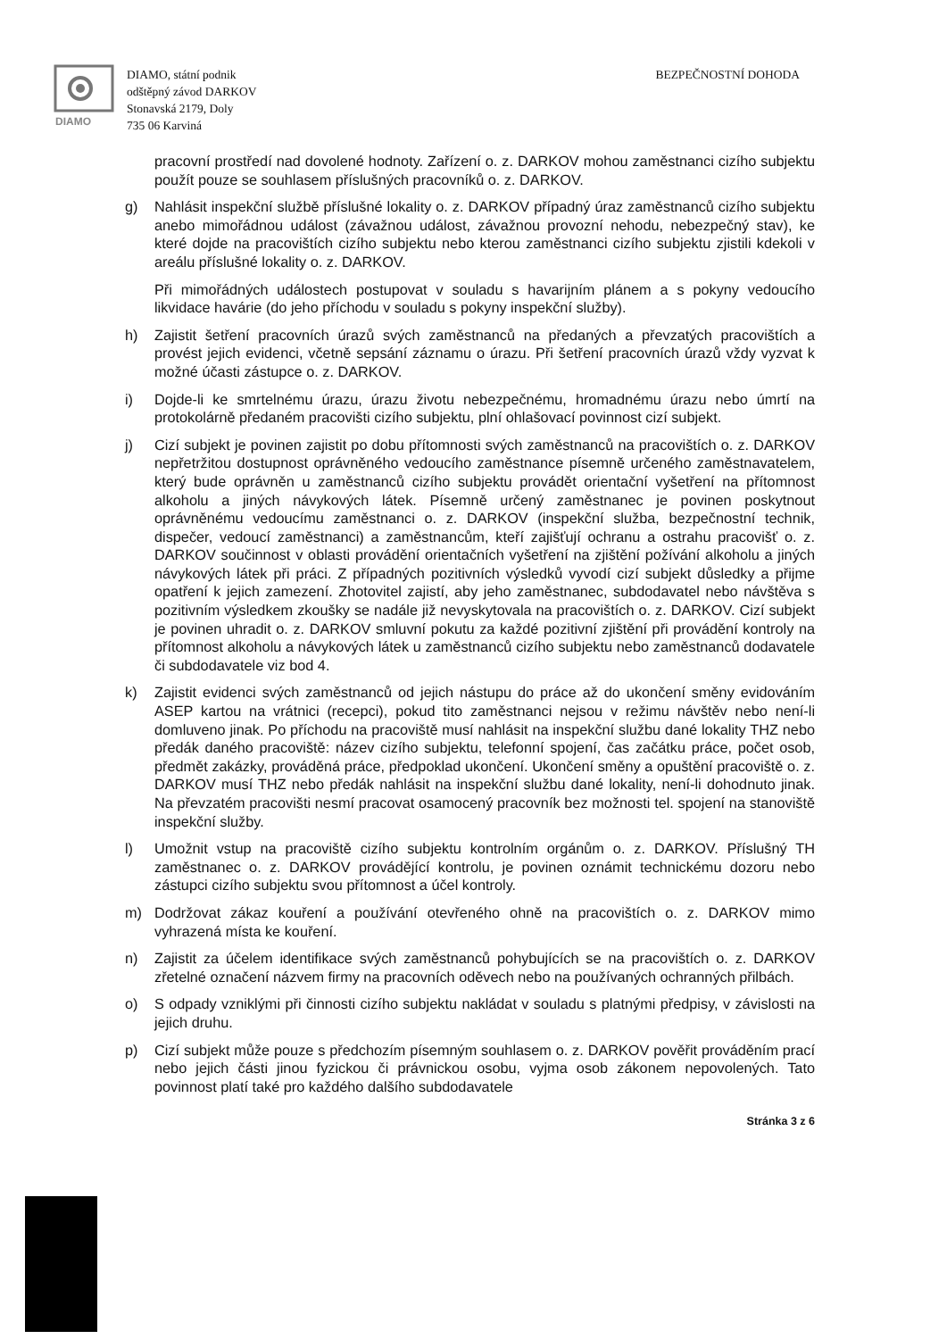DIAMO
DIAMO, státní podnik
odštěpný závod DARKOV
Stonavská 2179, Doly
735 06 Karviná
BEZPEČNOSTNÍ DOHODA
pracovní prostředí nad dovolené hodnoty. Zařízení o. z. DARKOV mohou zaměstnanci cizího subjektu použít pouze se souhlasem příslušných pracovníků o. z. DARKOV.
g) Nahlásit inspekční službě příslušné lokality o. z. DARKOV případný úraz zaměstnanců cizího subjektu anebo mimořádnou událost (závažnou událost, závažnou provozní nehodu, nebezpečný stav), ke které dojde na pracovištích cizího subjektu nebo kterou zaměstnanci cizího subjektu zjistili kdekoli v areálu příslušné lokality o. z. DARKOV.
Při mimořádných událostech postupovat v souladu s havarijním plánem a s pokyny vedoucího likvidace havárie (do jeho příchodu v souladu s pokyny inspekční služby).
h) Zajistit šetření pracovních úrazů svých zaměstnanců na předaných a převzatých pracovištích a provést jejich evidenci, včetně sepsání záznamu o úrazu. Při šetření pracovních úrazů vždy vyzvat k možné účasti zástupce o. z. DARKOV.
i) Dojde-li ke smrtelnému úrazu, úrazu životu nebezpečnému, hromadnému úrazu nebo úmrtí na protokolárně předaném pracovišti cizího subjektu, plní ohlašovací povinnost cizí subjekt.
j) Cizí subjekt je povinen zajistit po dobu přítomnosti svých zaměstnanců na pracovištích o. z. DARKOV nepřetržitou dostupnost oprávněného vedoucího zaměstnance písemně určeného zaměstnavatelem, který bude oprávněn u zaměstnanců cizího subjektu provádět orientační vyšetření na přítomnost alkoholu a jiných návykových látek. Písemně určený zaměstnanec je povinen poskytnout oprávněnému vedoucímu zaměstnanci o. z. DARKOV (inspekční služba, bezpečnostní technik, dispečer, vedoucí zaměstnanci) a zaměstnancům, kteří zajišťují ochranu a ostrahu pracovišť o. z. DARKOV součinnost v oblasti provádění orientačních vyšetření na zjištění požívání alkoholu a jiných návykových látek při práci. Z případných pozitivních výsledků vyvodí cizí subjekt důsledky a přijme opatření k jejich zamezení. Zhotovitel zajistí, aby jeho zaměstnanec, subdodavatel nebo návštěva s pozitivním výsledkem zkoušky se nadále již nevyskytovala na pracovištích o. z. DARKOV. Cizí subjekt je povinen uhradit o. z. DARKOV smluvní pokutu za každé pozitivní zjištění při provádění kontroly na přítomnost alkoholu a návykových látek u zaměstnanců cizího subjektu nebo zaměstnanců dodavatele či subdodavatele viz bod 4.
k) Zajistit evidenci svých zaměstnanců od jejich nástupu do práce až do ukončení směny evidováním ASEP kartou na vrátnici (recepci), pokud tito zaměstnanci nejsou v režimu návštěv nebo není-li domluveno jinak. Po příchodu na pracoviště musí nahlásit na inspekční službu dané lokality THZ nebo předák daného pracoviště: název cizího subjektu, telefonní spojení, čas začátku práce, počet osob, předmět zakázky, prováděná práce, předpoklad ukončení. Ukončení směny a opuštění pracoviště o. z. DARKOV musí THZ nebo předák nahlásit na inspekční službu dané lokality, není-li dohodnuto jinak. Na převzatém pracovišti nesmí pracovat osamocený pracovník bez možnosti tel. spojení na stanoviště inspekční služby.
l) Umožnit vstup na pracoviště cizího subjektu kontrolním orgánům o. z. DARKOV. Příslušný TH zaměstnanec o. z. DARKOV provádějící kontrolu, je povinen oznámit technickému dozoru nebo zástupci cizího subjektu svou přítomnost a účel kontroly.
m) Dodržovat zákaz kouření a používání otevřeného ohně na pracovištích o. z. DARKOV mimo vyhrazená místa ke kouření.
n) Zajistit za účelem identifikace svých zaměstnanců pohybujících se na pracovištích o. z. DARKOV zřetelné označení názvem firmy na pracovních oděvech nebo na používaných ochranných přilbách.
o) S odpady vzniklými při činnosti cizího subjektu nakládat v souladu s platnými předpisy, v závislosti na jejich druhu.
p) Cizí subjekt může pouze s předchozím písemným souhlasem o. z. DARKOV pověřit prováděním prací nebo jejich části jinou fyzickou či právnickou osobu, vyjma osob zákonem nepovolených. Tato povinnost platí také pro každého dalšího subdodavatele
Stránka 3 z 6